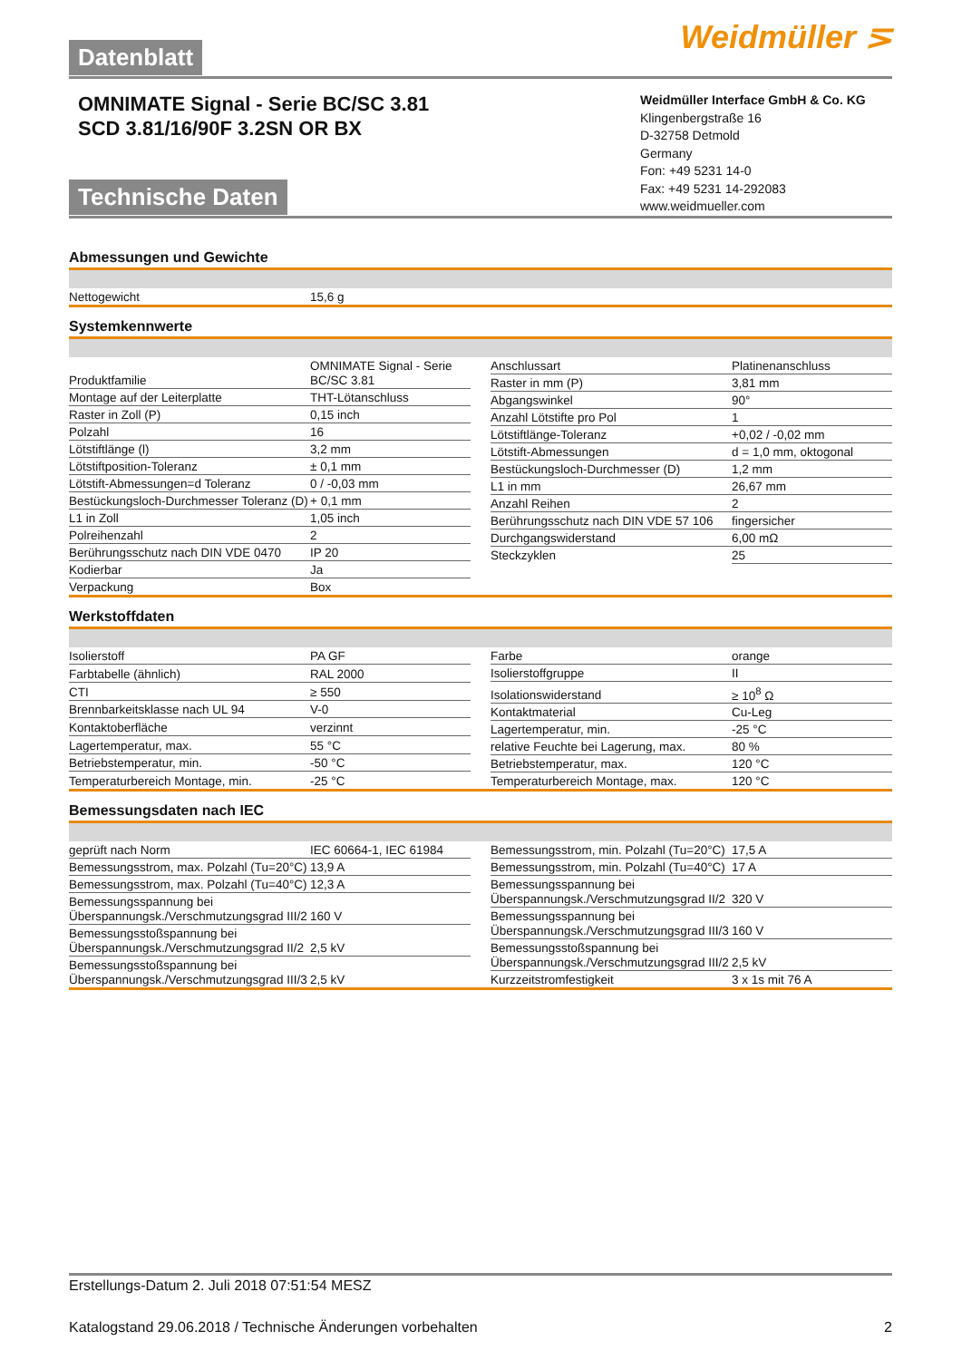Weidmüller ⋝
Datenblatt
OMNIMATE Signal - Serie BC/SC 3.81
SCD 3.81/16/90F 3.2SN OR BX
Weidmüller Interface GmbH & Co. KG
Klingenbergstraße 16
D-32758 Detmold
Germany
Fon: +49 5231 14-0
Fax: +49 5231 14-292083
www.weidmueller.com
Technische Daten
Abmessungen und Gewichte
| Nettogewicht | 15,6 g |
Systemkennwerte
| Produktfamilie | OMNIMATE Signal - Serie BC/SC 3.81 |
| Montage auf der Leiterplatte | THT-Lötanschluss |
| Raster in Zoll (P) | 0,15 inch |
| Polzahl | 16 |
| Lötstiftlänge (l) | 3,2 mm |
| Lötstiftposition-Toleranz | ± 0,1 mm |
| Lötstift-Abmessungen=d Toleranz | 0 / -0,03 mm |
| Bestückungsloch-Durchmesser Toleranz (D) | + 0,1 mm |
| L1 in Zoll | 1,05 inch |
| Polreihenzahl | 2 |
| Berührungsschutz nach DIN VDE 0470 | IP 20 |
| Kodierbar | Ja |
| Verpackung | Box |
| Anschlussart | Platinenanschluss |
| Raster in mm (P) | 3,81 mm |
| Abgangswinkel | 90° |
| Anzahl Lötstifte pro Pol | 1 |
| Lötstiftlänge-Toleranz | +0,02 / -0,02 mm |
| Lötstift-Abmessungen | d = 1,0 mm, oktogonal |
| Bestückungsloch-Durchmesser (D) | 1,2 mm |
| L1 in mm | 26,67 mm |
| Anzahl Reihen | 2 |
| Berührungsschutz nach DIN VDE 57 106 | fingersicher |
| Durchgangswiderstand | 6,00 mΩ |
| Steckzyklen | 25 |
Werkstoffdaten
| Isolierstoff | PA GF |
| Farbtabelle (ähnlich) | RAL 2000 |
| CTI | ≥ 550 |
| Brennbarkeitsklasse nach UL 94 | V-0 |
| Kontaktoberfläche | verzinnt |
| Lagertemperatur, max. | 55 °C |
| Betriebstemperatur, min. | -50 °C |
| Temperaturbereich Montage, min. | -25 °C |
| Farbe | orange |
| Isolierstoffgruppe | II |
| Isolationswiderstand | ≥ 10<sup>8</sup> Ω |
| Kontaktmaterial | Cu-Leg |
| Lagertemperatur, min. | -25 °C |
| relative Feuchte bei Lagerung, max. | 80 % |
| Betriebstemperatur, max. | 120 °C |
| Temperaturbereich Montage, max. | 120 °C |
Bemessungsdaten nach IEC
| geprüft nach Norm | IEC 60664-1, IEC 61984 |
| Bemessungsstrom, max. Polzahl (Tu=20°C) | 13,9 A |
| Bemessungsstrom, max. Polzahl (Tu=40°C) | 12,3 A |
| Bemessungsspannung bei Überspannungsk./Verschmutzungsgrad III/2 | 160 V |
| Bemessungsstoßspannung bei Überspannungsk./Verschmutzungsgrad II/2 | 2,5 kV |
| Bemessungsstoßspannung bei Überspannungsk./Verschmutzungsgrad III/3 | 2,5 kV |
| Bemessungsstrom, min. Polzahl (Tu=20°C) | 17,5 A |
| Bemessungsstrom, min. Polzahl (Tu=40°C) | 17 A |
| Bemessungsspannung bei Überspannungsk./Verschmutzungsgrad II/2 | 320 V |
| Bemessungsspannung bei Überspannungsk./Verschmutzungsgrad III/3 | 160 V |
| Bemessungsstoßspannung bei Überspannungsk./Verschmutzungsgrad III/2 | 2,5 kV |
| Kurzzeitstromfestigkeit | 3 x 1s mit 76 A |
Erstellungs-Datum 2. Juli 2018 07:51:54 MESZ
Katalogstand 29.06.2018 / Technische Änderungen vorbehalten 2